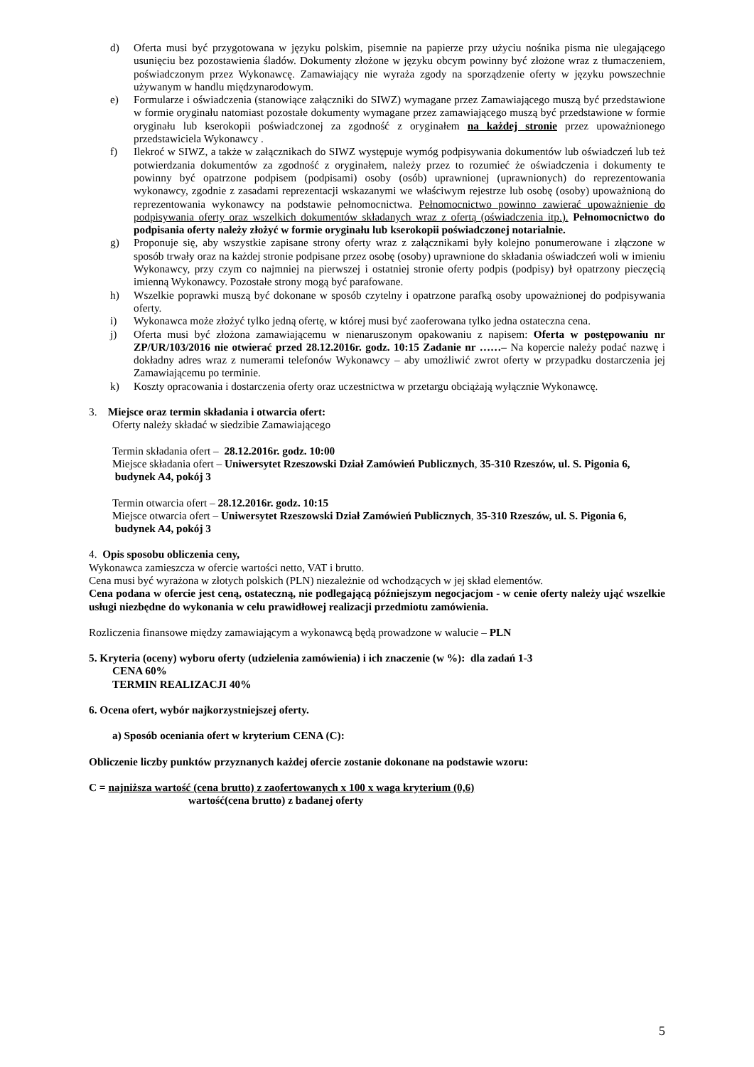d) Oferta musi być przygotowana w języku polskim, pisemnie na papierze przy użyciu nośnika pisma nie ulegającego usunięciu bez pozostawienia śladów. Dokumenty złożone w języku obcym powinny być złożone wraz z tłumaczeniem, poświadczonym przez Wykonawcę. Zamawiający nie wyraża zgody na sporządzenie oferty w języku powszechnie używanym w handlu międzynarodowym.
e) Formularze i oświadczenia (stanowiące załączniki do SIWZ) wymagane przez Zamawiającego muszą być przedstawione w formie oryginału natomiast pozostałe dokumenty wymagane przez zamawiającego muszą być przedstawione w formie oryginału lub kserokopii poświadczonej za zgodność z oryginałem na każdej stronie przez upoważnionego przedstawiciela Wykonawcy .
f) Ilekroć w SIWZ, a także w załącznikach do SIWZ występuje wymóg podpisywania dokumentów lub oświadczeń lub też potwierdzania dokumentów za zgodność z oryginałem, należy przez to rozumieć że oświadczenia i dokumenty te powinny być opatrzone podpisem (podpisami) osoby (osób) uprawnionej (uprawnionych) do reprezentowania wykonawcy, zgodnie z zasadami reprezentacji wskazanymi we właściwym rejestrze lub osobę (osoby) upoważnioną do reprezentowania wykonawcy na podstawie pełnomocnictwa. Pełnomocnictwo powinno zawierać upoważnienie do podpisywania oferty oraz wszelkich dokumentów składanych wraz z ofertą (oświadczenia itp.). Pełnomocnictwo do podpisania oferty należy złożyć w formie oryginału lub kserokopii poświadczonej notarialnie.
g) Proponuje się, aby wszystkie zapisane strony oferty wraz z załącznikami były kolejno ponumerowane i złączone w sposób trwały oraz na każdej stronie podpisane przez osobę (osoby) uprawnione do składania oświadczeń woli w imieniu Wykonawcy, przy czym co najmniej na pierwszej i ostatniej stronie oferty podpis (podpisy) był opatrzony pieczęcią imienną Wykonawcy. Pozostałe strony mogą być parafowane.
h) Wszelkie poprawki muszą być dokonane w sposób czytelny i opatrzone parafką osoby upoważnionej do podpisywania oferty.
i) Wykonawca może złożyć tylko jedną ofertę, w której musi być zaoferowana tylko jedna ostateczna cena.
j) Oferta musi być złożona zamawiającemu w nienaruszonym opakowaniu z napisem: Oferta w postępowaniu nr ZP/UR/103/2016 nie otwierać przed 28.12.2016r. godz. 10:15 Zadanie nr ……– Na kopercie należy podać nazwę i dokładny adres wraz z numerami telefonów Wykonawcy – aby umożliwić zwrot oferty w przypadku dostarczenia jej Zamawiającemu po terminie.
k) Koszty opracowania i dostarczenia oferty oraz uczestnictwa w przetargu obciążają wyłącznie Wykonawcę.
3. Miejsce oraz termin składania i otwarcia ofert:
Oferty należy składać w siedzibie Zamawiającego
Termin składania ofert – 28.12.2016r. godz. 10:00
Miejsce składania ofert – Uniwersytet Rzeszowski Dział Zamówień Publicznych, 35-310 Rzeszów, ul. S. Pigonia 6, budynek A4, pokój 3
Termin otwarcia ofert – 28.12.2016r. godz. 10:15
Miejsce otwarcia ofert – Uniwersytet Rzeszowski Dział Zamówień Publicznych, 35-310 Rzeszów, ul. S. Pigonia 6, budynek A4, pokój 3
4. Opis sposobu obliczenia ceny,
Wykonawca zamieszcza w ofercie wartości netto, VAT i brutto.
Cena musi być wyrażona w złotych polskich (PLN) niezależnie od wchodzących w jej skład elementów.
Cena podana w ofercie jest ceną, ostateczną, nie podlegającą późniejszym negocjacjom - w cenie oferty należy ująć wszelkie usługi niezbędne do wykonania w celu prawidłowej realizacji przedmiotu zamówienia.
Rozliczenia finansowe między zamawiającym a wykonawcą będą prowadzone w walucie – PLN
5. Kryteria (oceny) wyboru oferty (udzielenia zamówienia) i ich znaczenie (w %): dla zadań 1-3
CENA 60%
TERMIN REALIZACJI 40%
6. Ocena ofert, wybór najkorzystniejszej oferty.
a) Sposób oceniania ofert w kryterium CENA (C):
Obliczenie liczby punktów przyznanych każdej ofercie zostanie dokonane na podstawie wzoru:
C = najniższa wartość (cena brutto) z zaofertowanych x 100 x waga kryterium (0,6)
wartość(cena brutto) z badanej oferty
5